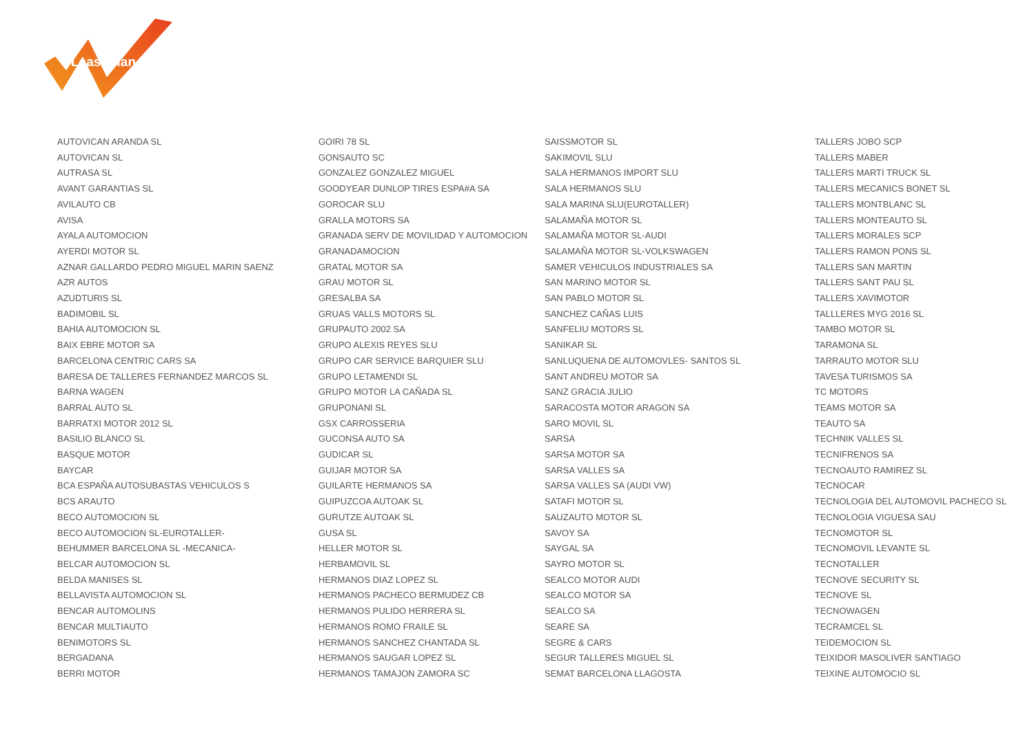LeasePlan
AUTOVICAN ARANDA SL
AUTOVICAN SL
AUTRASA SL
AVANT GARANTIAS SL
AVILAUTO CB
AVISA
AYALA AUTOMOCION
AYERDI MOTOR SL
AZNAR GALLARDO PEDRO MIGUEL MARIN SAENZ
AZR AUTOS
AZUDTURIS SL
BADIMOBIL SL
BAHIA AUTOMOCION SL
BAIX EBRE MOTOR SA
BARCELONA CENTRIC CARS SA
BARESA DE TALLERES FERNANDEZ MARCOS SL
BARNA WAGEN
BARRAL AUTO SL
BARRATXI MOTOR 2012 SL
BASILIO BLANCO SL
BASQUE MOTOR
BAYCAR
BCA ESPAÑA AUTOSUBASTAS VEHICULOS S
BCS ARAUTO
BECO AUTOMOCION SL
BECO AUTOMOCION SL-EUROTALLER-
BEHUMMER BARCELONA SL -MECANICA-
BELCAR AUTOMOCION SL
BELDA MANISES SL
BELLAVISTA AUTOMOCION SL
BENCAR AUTOMOLINS
BENCAR MULTIAUTO
BENIMOTORS SL
BERGADANA
BERRI MOTOR
GOIRI 78 SL
GONSAUTO SC
GONZALEZ GONZALEZ MIGUEL
GOODYEAR DUNLOP TIRES ESPA#A SA
GOROCAR SLU
GRALLA MOTORS SA
GRANADA SERV DE MOVILIDAD Y AUTOMOCION
GRANADAMOCION
GRATAL MOTOR SA
GRAU MOTOR SL
GRESALBA SA
GRUAS VALLS MOTORS SL
GRUPAUTO 2002 SA
GRUPO ALEXIS REYES SLU
GRUPO CAR SERVICE BARQUIER SLU
GRUPO LETAMENDI SL
GRUPO MOTOR LA CAÑADA SL
GRUPONANI SL
GSX CARROSSERIA
GUCONSA AUTO SA
GUDICAR SL
GUIJAR MOTOR SA
GUILARTE HERMANOS SA
GUIPUZCOA AUTOAK SL
GURUTZE AUTOAK SL
GUSA SL
HELLER MOTOR SL
HERBAMOVIL SL
HERMANOS DIAZ LOPEZ SL
HERMANOS PACHECO BERMUDEZ CB
HERMANOS PULIDO HERRERA SL
HERMANOS ROMO FRAILE SL
HERMANOS SANCHEZ CHANTADA SL
HERMANOS SAUGAR LOPEZ SL
HERMANOS TAMAJON ZAMORA SC
SAISSMOTOR SL
SAKIMOVIL SLU
SALA HERMANOS IMPORT SLU
SALA HERMANOS SLU
SALA MARINA SLU(EUROTALLER)
SALAMAÑA MOTOR SL
SALAMAÑA MOTOR SL-AUDI
SALAMAÑA MOTOR SL-VOLKSWAGEN
SAMER VEHICULOS INDUSTRIALES SA
SAN MARINO MOTOR SL
SAN PABLO MOTOR SL
SANCHEZ CAÑAS LUIS
SANFELIU MOTORS SL
SANIKAR SL
SANLUQUENA DE AUTOMOVLES- SANTOS SL
SANT ANDREU MOTOR SA
SANZ GRACIA JULIO
SARACOSTA MOTOR ARAGON SA
SARO MOVIL SL
SARSA
SARSA MOTOR SA
SARSA VALLES SA
SARSA VALLES SA (AUDI VW)
SATAFI MOTOR SL
SAUZAUTO MOTOR SL
SAVOY SA
SAYGAL SA
SAYRO MOTOR SL
SEALCO MOTOR AUDI
SEALCO MOTOR SA
SEALCO SA
SEARE SA
SEGRE & CARS
SEGUR TALLERES MIGUEL SL
SEMAT BARCELONA LLAGOSTA
TALLERS JOBO SCP
TALLERS MABER
TALLERS MARTI TRUCK SL
TALLERS MECANICS BONET SL
TALLERS MONTBLANC SL
TALLERS MONTEAUTO SL
TALLERS MORALES SCP
TALLERS RAMON PONS SL
TALLERS SAN MARTIN
TALLERS SANT PAU SL
TALLERS XAVIMOTOR
TALLLERES MYG 2016 SL
TAMBO MOTOR SL
TARAMONA SL
TARRAUTO MOTOR SLU
TAVESA TURISMOS SA
TC MOTORS
TEAMS MOTOR SA
TEAUTO SA
TECHNIK VALLES SL
TECNIFRENOS SA
TECNOAUTO RAMIREZ SL
TECNOCAR
TECNOLOGIA DEL AUTOMOVIL PACHECO SL
TECNOLOGIA VIGUESA SAU
TECNOMOTOR SL
TECNOMOVIL LEVANTE SL
TECNOTALLER
TECNOVE SECURITY SL
TECNOVE SL
TECNOWAGEN
TECRAMCEL SL
TEIDEMOCION SL
TEIXIDOR MASOLIVER SANTIAGO
TEIXINE AUTOMOCIO SL